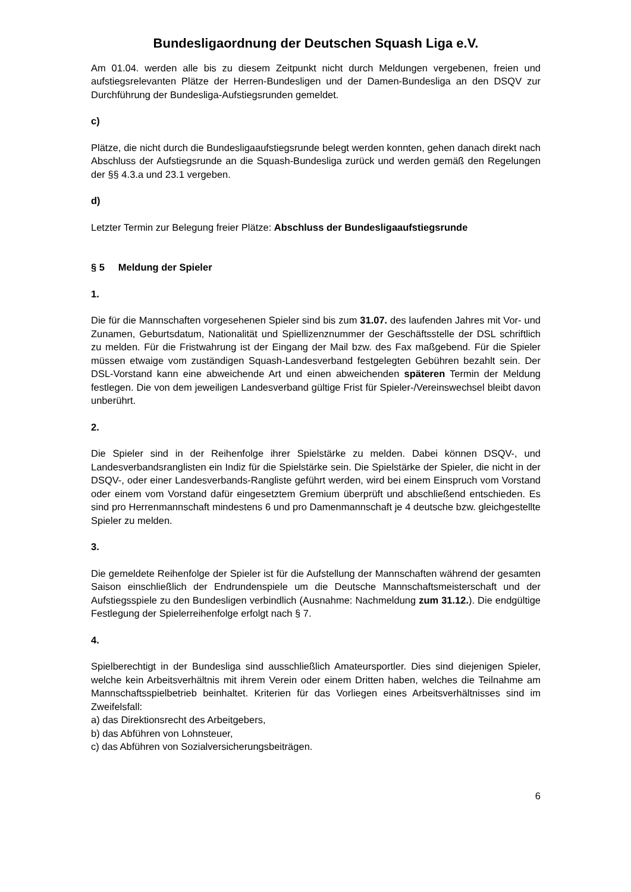Bundesligaordnung der Deutschen Squash Liga e.V.
Am 01.04. werden alle bis zu diesem Zeitpunkt nicht durch Meldungen vergebenen, freien und aufstiegsrelevanten Plätze der Herren-Bundesligen und der Damen-Bundesliga an den DSQV zur Durchführung der Bundesliga-Aufstiegsrunden gemeldet.
c)
Plätze, die nicht durch die Bundesligaaufstiegsrunde belegt werden konnten, gehen danach direkt nach Abschluss der Aufstiegsrunde an die Squash-Bundesliga zurück und werden gemäß den Regelungen der §§ 4.3.a und 23.1 vergeben.
d)
Letzter Termin zur Belegung freier Plätze: Abschluss der Bundesligaaufstiegsrunde
§ 5 Meldung der Spieler
1.
Die für die Mannschaften vorgesehenen Spieler sind bis zum 31.07. des laufenden Jahres mit Vor- und Zunamen, Geburtsdatum, Nationalität und Spiellizenznummer der Geschäftsstelle der DSL schriftlich zu melden. Für die Fristwahrung ist der Eingang der Mail bzw. des Fax maßgebend. Für die Spieler müssen etwaige vom zuständigen Squash-Landesverband festgelegten Gebühren bezahlt sein. Der DSL-Vorstand kann eine abweichende Art und einen abweichenden späteren Termin der Meldung festlegen. Die von dem jeweiligen Landesverband gültige Frist für Spieler-/Vereinswechsel bleibt davon unberührt.
2.
Die Spieler sind in der Reihenfolge ihrer Spielstärke zu melden. Dabei können DSQV-, und Landesverbandsranglisten ein Indiz für die Spielstärke sein. Die Spielstärke der Spieler, die nicht in der DSQV-, oder einer Landesverbands-Rangliste geführt werden, wird bei einem Einspruch vom Vorstand oder einem vom Vorstand dafür eingesetztem Gremium überprüft und abschließend entschieden. Es sind pro Herrenmannschaft mindestens 6 und pro Damenmannschaft je 4 deutsche bzw. gleichgestellte Spieler zu melden.
3.
Die gemeldete Reihenfolge der Spieler ist für die Aufstellung der Mannschaften während der gesamten Saison einschließlich der Endrundenspiele um die Deutsche Mannschaftsmeisterschaft und der Aufstiegsspiele zu den Bundesligen verbindlich (Ausnahme: Nachmeldung zum 31.12.). Die endgültige Festlegung der Spielerreihenfolge erfolgt nach § 7.
4.
Spielberechtigt in der Bundesliga sind ausschließlich Amateursportler. Dies sind diejenigen Spieler, welche kein Arbeitsverhältnis mit ihrem Verein oder einem Dritten haben, welches die Teilnahme am Mannschaftsspielbetrieb beinhaltet. Kriterien für das Vorliegen eines Arbeitsverhältnisses sind im Zweifelsfall:
a) das Direktionsrecht des Arbeitgebers,
b) das Abführen von Lohnsteuer,
c) das Abführen von Sozialversicherungsbeiträgen.
6